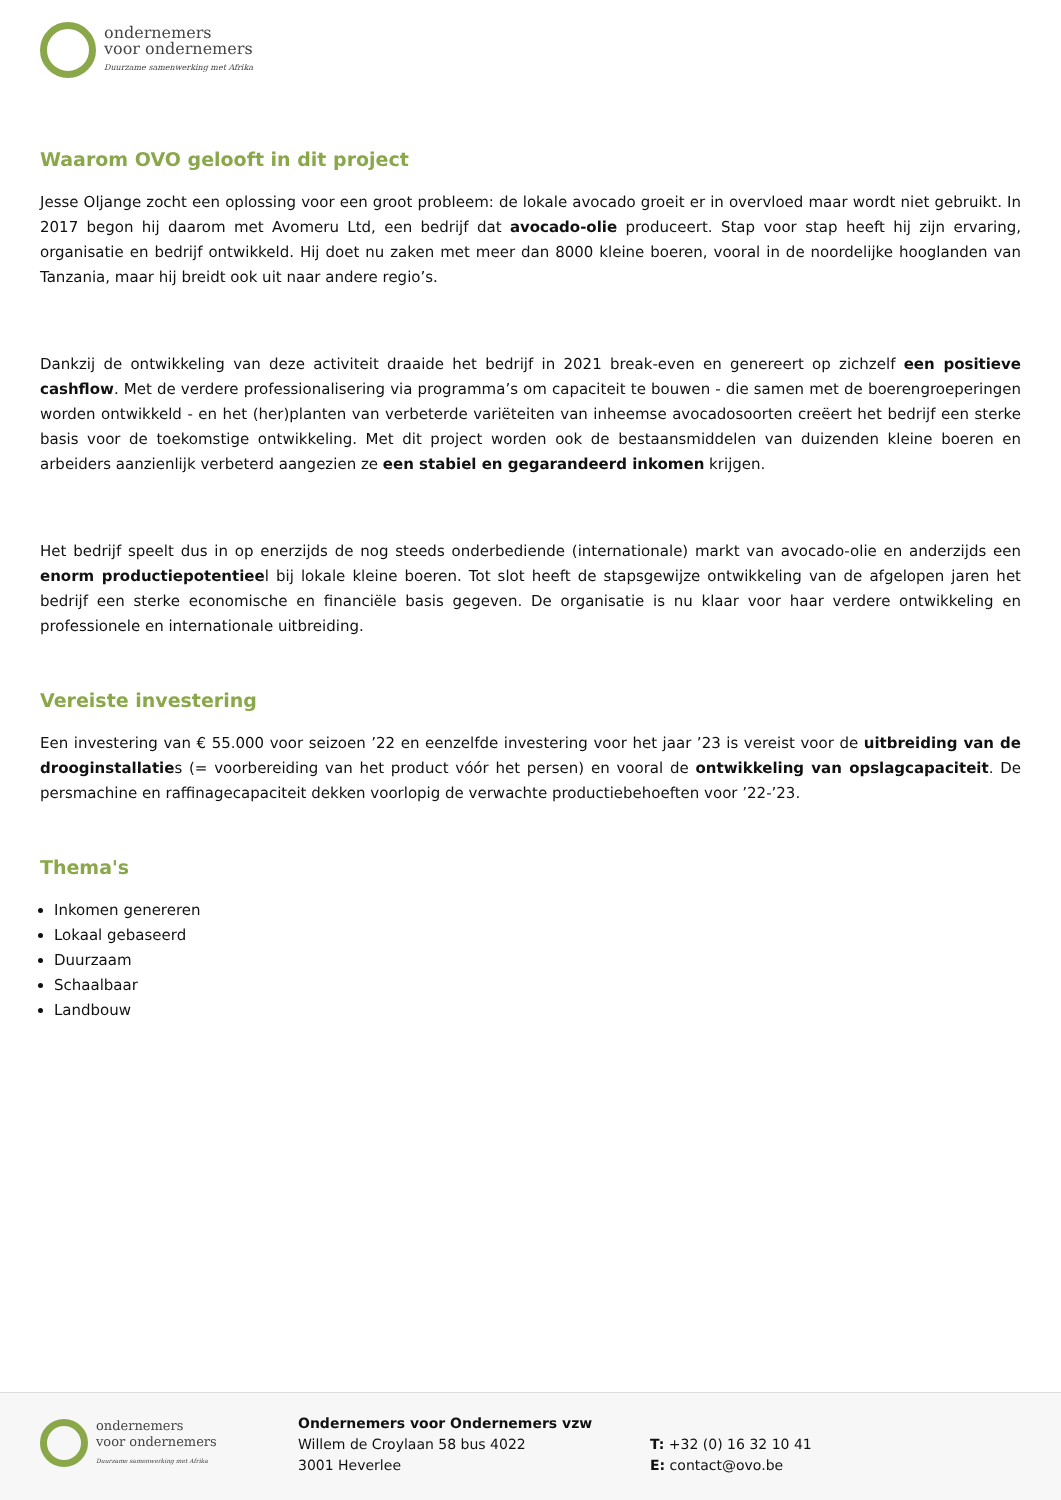ondernemers
voor ondernemers
Duurzame samenwerking met Afrika
Waarom OVO gelooft in dit project
Jesse Oljange zocht een oplossing voor een groot probleem: de lokale avocado groeit er in overvloed maar wordt niet gebruikt. In 2017 begon hij daarom met Avomeru Ltd, een bedrijf dat avocado-olie produceert. Stap voor stap heeft hij zijn ervaring, organisatie en bedrijf ontwikkeld. Hij doet nu zaken met meer dan 8000 kleine boeren, vooral in de noordelijke hooglanden van Tanzania, maar hij breidt ook uit naar andere regio’s.
Dankzij de ontwikkeling van deze activiteit draaide het bedrijf in 2021 break-even en genereert op zichzelf een positieve cashflow. Met de verdere professionalisering via programma’s om capaciteit te bouwen - die samen met de boerengroeperingen worden ontwikkeld - en het (her)planten van verbeterde variëteiten van inheemse avocadosoorten creëert het bedrijf een sterke basis voor de toekomstige ontwikkeling. Met dit project worden ook de bestaansmiddelen van duizenden kleine boeren en arbeiders aanzienlijk verbeterd aangezien ze een stabiel en gegarandeerd inkomen krijgen.
Het bedrijf speelt dus in op enerzijds de nog steeds onderbediende (internationale) markt van avocado-olie en anderzijds een enorm productiepotentieel bij lokale kleine boeren. Tot slot heeft de stapsgewijze ontwikkeling van de afgelopen jaren het bedrijf een sterke economische en financiële basis gegeven. De organisatie is nu klaar voor haar verdere ontwikkeling en professionele en internationale uitbreiding.
Vereiste investering
Een investering van € 55.000 voor seizoen ’22 en eenzelfde investering voor het jaar ’23 is vereist voor de uitbreiding van de drooginstallaties (= voorbereiding van het product vóór het persen) en vooral de ontwikkeling van opslagcapaciteit. De persmachine en raffinagecapaciteit dekken voorlopig de verwachte productiebehoeften voor ’22-’23.
Thema's
Inkomen genereren
Lokaal gebaseerd
Duurzaam
Schaalbaar
Landbouw
ondernemers
voor ondernemers
Duurzame samenwerking met Afrika
Ondernemers voor Ondernemers vzw
Willem de Croylaan 58 bus 4022
3001 Heverlee
T: +32 (0) 16 32 10 41
E: contact@ovo.be